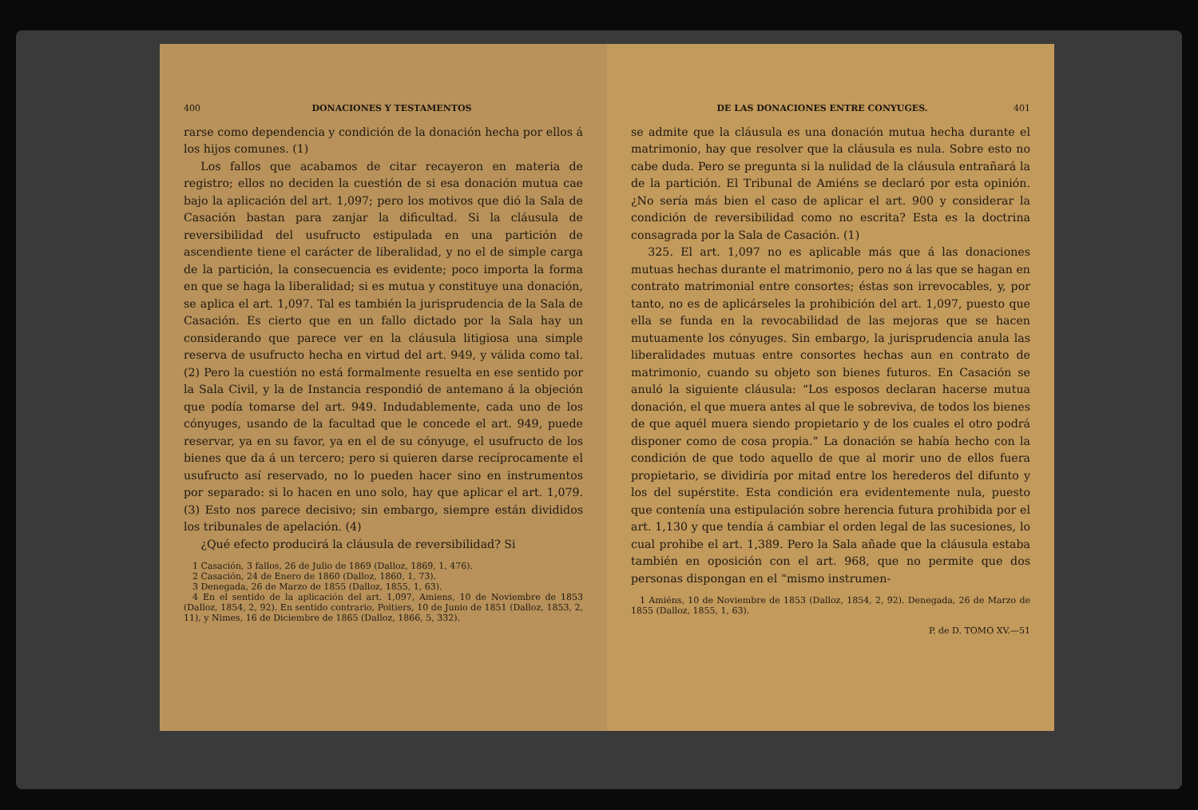400 DONACIONES Y TESTAMENTOS
rarse como dependencia y condición de la donación hecha por ellos á los hijos comunes. (1)
Los fallos que acabamos de citar recayeron en materia de registro; ellos no deciden la cuestión de si esa donación mutua cae bajo la aplicación del art. 1,097; pero los motivos que dió la Sala de Casación bastan para zanjar la dificultad. Si la cláusula de reversibilidad del usufructo estipulada en una partición de ascendiente tiene el carácter de liberalidad, y no el de simple carga de la partición, la consecuencia es evidente; poco importa la forma en que se haga la liberalidad; si es mutua y constituye una donación, se aplica el art. 1,097. Tal es también la jurisprudencia de la Sala de Casación. Es cierto que en un fallo dictado por la Sala hay un considerando que parece ver en la cláusula litigiosa una simple reserva de usufructo hecha en virtud del art. 949, y válida como tal. (2) Pero la cuestión no está formalmente resuelta en ese sentido por la Sala Civil, y la de Instancia respondió de antemano á la objeción que podía tomarse del art. 949. Indudablemente, cada uno de los cónyuges, usando de la facultad que le concede el art. 949, puede reservar, ya en su favor, ya en el de su cónyuge, el usufructo de los bienes que da á un tercero; pero si quieren darse recíprocamente el usufructo así reservado, no lo pueden hacer sino en instrumentos por separado: si lo hacen en uno solo, hay que aplicar el art. 1,079. (3) Esto nos parece decisivo; sin embargo, siempre están divididos los tribunales de apelación. (4)
¿Qué efecto producirá la cláusula de reversibilidad? Si
1 Casación, 3 fallos, 26 de Julio de 1869 (Dalloz, 1869, 1, 476).
2 Casación, 24 de Enero de 1860 (Dalloz, 1860, 1, 73).
3 Denegada, 26 de Marzo de 1855 (Dalloz, 1855, 1, 63).
4 En el sentido de la aplicación del art. 1,097, Amiens, 10 de Noviembre de 1853 (Dalloz, 1854, 2, 92). En sentido contrario, Poitiers, 10 de Junio de 1851 (Dalloz, 1853, 2, 11), y Nimes, 16 de Diciembre de 1865 (Dalloz, 1866, 5, 332).
DE LAS DONACIONES ENTRE CONYUGES. 401
se admite que la cláusula es una donación mutua hecha durante el matrimonio, hay que resolver que la cláusula es nula. Sobre esto no cabe duda. Pero se pregunta si la nulidad de la cláusula entrañará la de la partición. El Tribunal de Amiéns se declaró por esta opinión. ¿No sería más bien el caso de aplicar el art. 900 y considerar la condición de reversibilidad como no escrita? Esta es la doctrina consagrada por la Sala de Casación. (1)
325. El art. 1,097 no es aplicable más que á las donaciones mutuas hechas durante el matrimonio, pero no á las que se hagan en contrato matrimonial entre consortes; éstas son irrevocables, y, por tanto, no es de aplicárseles la prohibición del art. 1,097, puesto que ella se funda en la revocabilidad de las mejoras que se hacen mutuamente los cónyuges. Sin embargo, la jurisprudencia anula las liberalidades mutuas entre consortes hechas aun en contrato de matrimonio, cuando su objeto son bienes futuros. En Casación se anuló la siguiente cláusula: “Los esposos declaran hacerse mutua donación, el que muera antes al que le sobreviva, de todos los bienes de que aquél muera siendo propietario y de los cuales el otro podrá disponer como de cosa propia.” La donación se había hecho con la condición de que todo aquello de que al morir uno de ellos fuera propietario, se dividiría por mitad entre los herederos del difunto y los del supérstite. Esta condición era evidentemente nula, puesto que contenía una estipulación sobre herencia futura prohibida por el art. 1,130 y que tendía á cambiar el orden legal de las sucesiones, lo cual prohibe el art. 1,389. Pero la Sala añade que la cláusula estaba también en oposición con el art. 968, que no permite que dos personas dispongan en el “mismo instrumen-
1 Amiéns, 10 de Noviembre de 1853 (Dalloz, 1854, 2, 92). Denegada, 26 de Marzo de 1855 (Dalloz, 1855, 1, 63).
P. de D. TOMO XV.—51